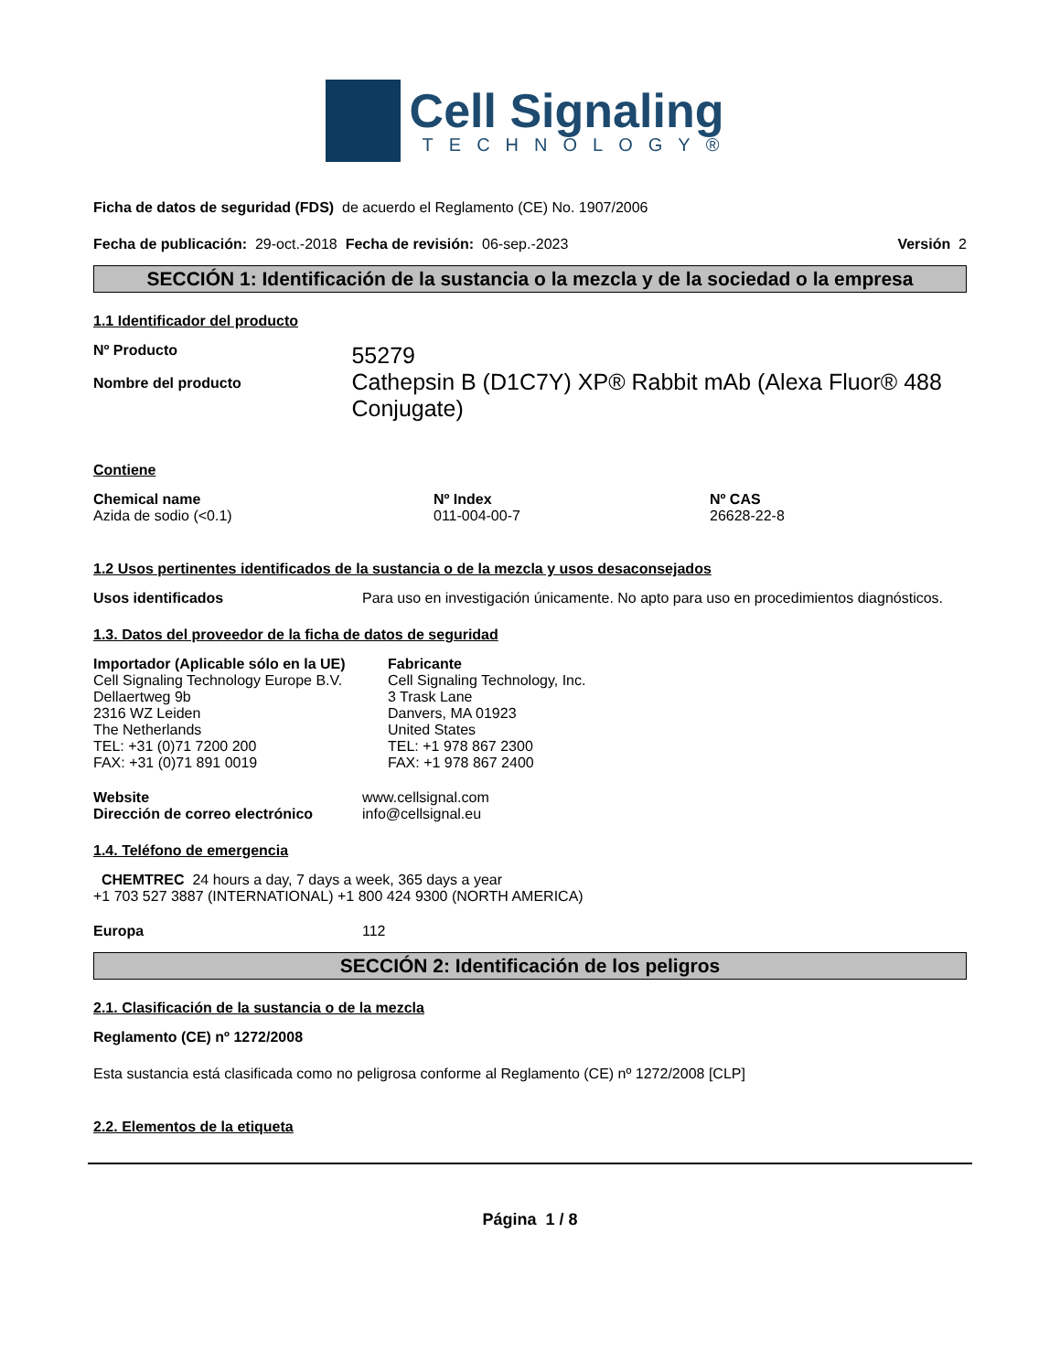Cell Signaling
TECHNOLOGY®
Ficha de datos de seguridad (FDS) de acuerdo el Reglamento (CE) No. 1907/2006
Fecha de publicación: 29-oct.-2018 Fecha de revisión: 06-sep.-2023 Versión 2
SECCIÓN 1: Identificación de la sustancia o la mezcla y de la sociedad o la empresa
1.1 Identificador del producto
Nº Producto
Nombre del producto
55279
Cathepsin B (D1C7Y) XP® Rabbit mAb (Alexa Fluor® 488 Conjugate)
Contiene
Chemical name
Azida de sodio (<0.1)
Nº Index
011-004-00-7
Nº CAS
26628-22-8
1.2 Usos pertinentes identificados de la sustancia o de la mezcla y usos desaconsejados
Usos identificados Para uso en investigación únicamente. No apto para uso en procedimientos diagnósticos.
1.3. Datos del proveedor de la ficha de datos de seguridad
Importador (Aplicable sólo en la UE)
Cell Signaling Technology Europe B.V.
Dellaertweg 9b
2316 WZ Leiden
The Netherlands
TEL: +31 (0)71 7200 200
FAX: +31 (0)71 891 0019
Fabricante
Cell Signaling Technology, Inc.
3 Trask Lane
Danvers, MA 01923
United States
TEL: +1 978 867 2300
FAX: +1 978 867 2400
Website
Dirección de correo electrónico
www.cellsignal.com
info@cellsignal.eu
1.4. Teléfono de emergencia
CHEMTREC 24 hours a day, 7 days a week, 365 days a year
+1 703 527 3887 (INTERNATIONAL) +1 800 424 9300 (NORTH AMERICA)
Europa 112
SECCIÓN 2: Identificación de los peligros
2.1. Clasificación de la sustancia o de la mezcla
Reglamento (CE) nº 1272/2008
Esta sustancia está clasificada como no peligrosa conforme al Reglamento (CE) nº 1272/2008 [CLP]
2.2. Elementos de la etiqueta
Página 1 / 8